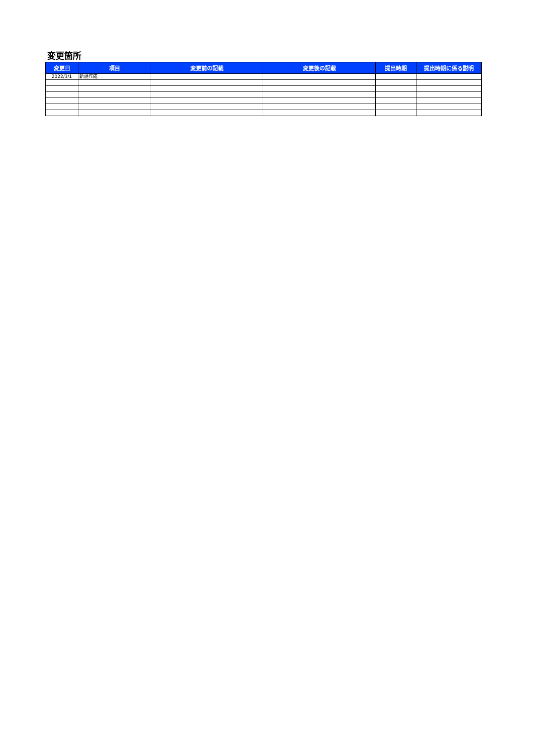変更箇所
| 変更日 | 項目 | 変更前の記載 | 変更後の記載 | 提出時期 | 提出時期に係る説明 |
| --- | --- | --- | --- | --- | --- |
| 2022/3/1 | 新規作成 | | | | |